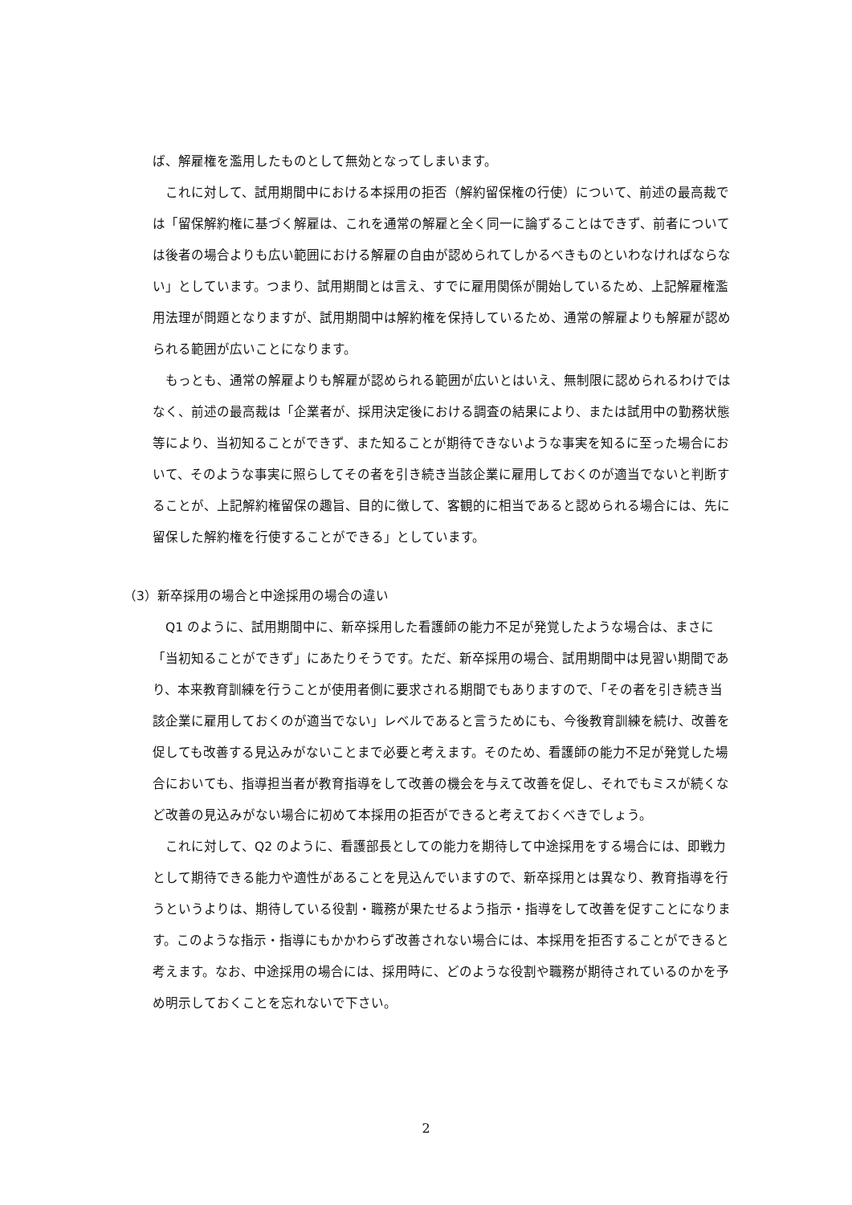ば、解雇権を濫用したものとして無効となってしまいます。
これに対して、試用期間中における本採用の拒否（解約留保権の行使）について、前述の最高裁では「留保解約権に基づく解雇は、これを通常の解雇と全く同一に論ずることはできず、前者については後者の場合よりも広い範囲における解雇の自由が認められてしかるべきものといわなければならない」としています。つまり、試用期間とは言え、すでに雇用関係が開始しているため、上記解雇権濫用法理が問題となりますが、試用期間中は解約権を保持しているため、通常の解雇よりも解雇が認められる範囲が広いことになります。
もっとも、通常の解雇よりも解雇が認められる範囲が広いとはいえ、無制限に認められるわけではなく、前述の最高裁は「企業者が、採用決定後における調査の結果により、または試用中の勤務状態等により、当初知ることができず、また知ることが期待できないような事実を知るに至った場合において、そのような事実に照らしてその者を引き続き当該企業に雇用しておくのが適当でないと判断することが、上記解約権留保の趣旨、目的に徴して、客観的に相当であると認められる場合には、先に留保した解約権を行使することができる」としています。
（3）新卒採用の場合と中途採用の場合の違い
Q1 のように、試用期間中に、新卒採用した看護師の能力不足が発覚したような場合は、まさに「当初知ることができず」にあたりそうです。ただ、新卒採用の場合、試用期間中は見習い期間であり、本来教育訓練を行うことが使用者側に要求される期間でもありますので、「その者を引き続き当該企業に雇用しておくのが適当でない」レベルであると言うためにも、今後教育訓練を続け、改善を促しても改善する見込みがないことまで必要と考えます。そのため、看護師の能力不足が発覚した場合においても、指導担当者が教育指導をして改善の機会を与えて改善を促し、それでもミスが続くなど改善の見込みがない場合に初めて本採用の拒否ができると考えておくべきでしょう。
これに対して、Q2 のように、看護部長としての能力を期待して中途採用をする場合には、即戦力として期待できる能力や適性があることを見込んでいますので、新卒採用とは異なり、教育指導を行うというよりは、期待している役割・職務が果たせるよう指示・指導をして改善を促すことになります。このような指示・指導にもかかわらず改善されない場合には、本採用を拒否することができると考えます。なお、中途採用の場合には、採用時に、どのような役割や職務が期待されているのかを予め明示しておくことを忘れないで下さい。
2